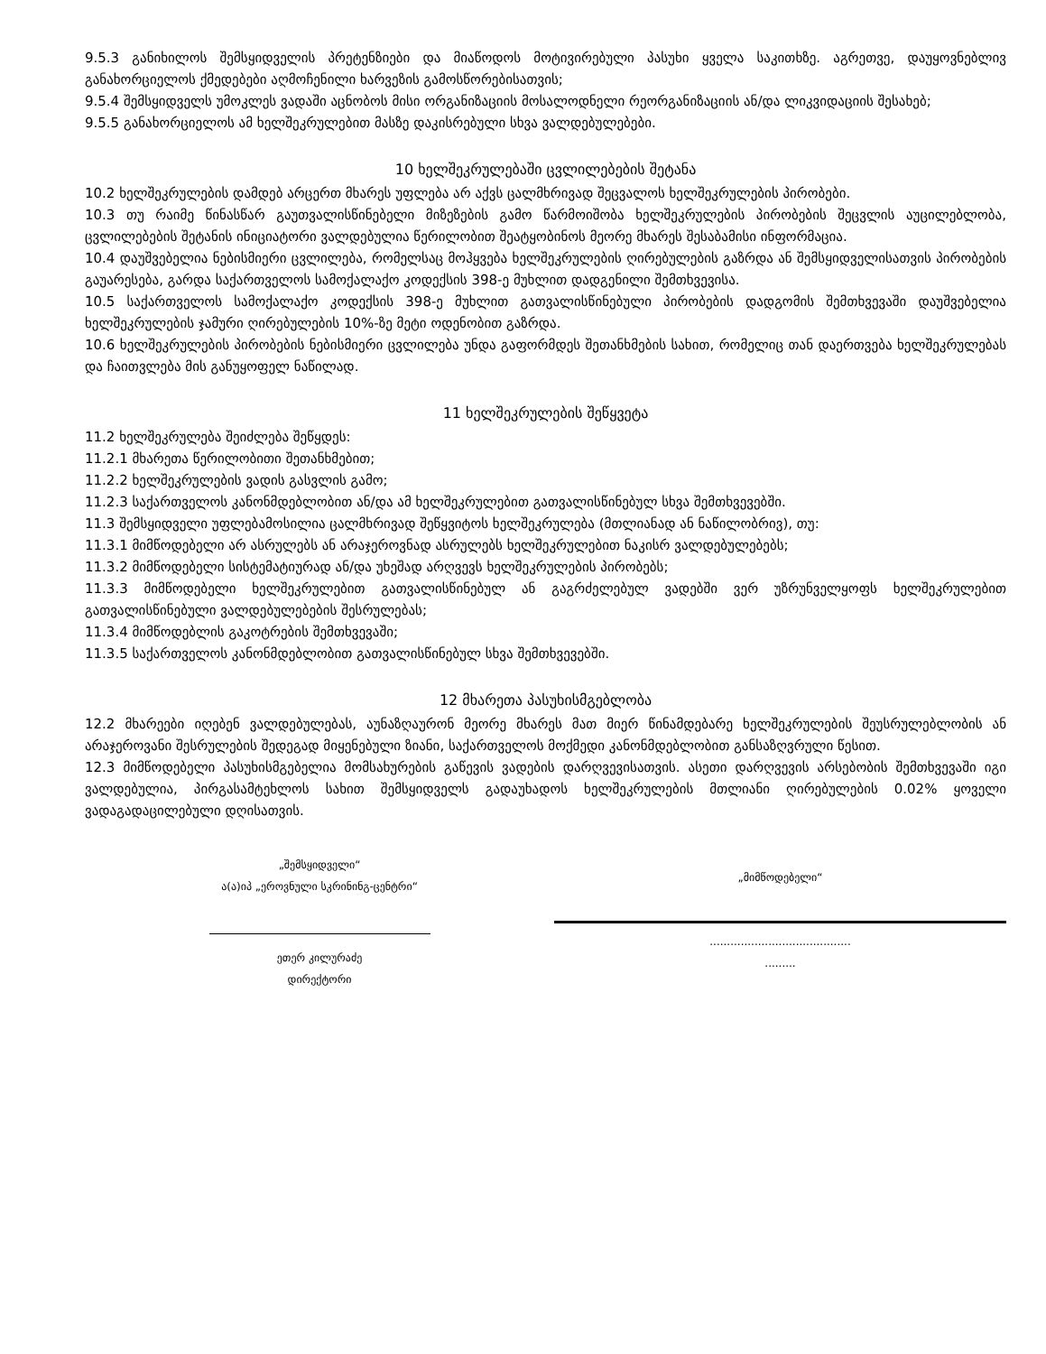9.5.3 განიხილოს შემსყიდველის პრეტენზიები და მიაწოდოს მოტივირებული პასუხი ყველა საკითხზე. აგრეთვე, დაუყოვნებლივ განახორციელოს ქმედებები აღმოჩენილი ხარვეზის გამოსწორებისათვის;
9.5.4 შემსყიდველს უმოკლეს ვადაში აცნობოს მისი ორგანიზაციის მოსალოდნელი რეორგანიზაციის ან/და ლიკვიდაციის შესახებ;
9.5.5 განახორციელოს ამ ხელშეკრულებით მასზე დაკისრებული სხვა ვალდებულებები.
10 ხელშეკრულებაში ცვლილებების შეტანა
10.2 ხელშეკრულების დამდებ არცერთ მხარეს უფლება არ აქვს ცალმხრივად შეცვალოს ხელშეკრულების პირობები.
10.3 თუ რაიმე წინასწარ გაუთვალისწინებელი მიზეზების გამო წარმოიშობა ხელშეკრულების პირობების შეცვლის აუცილებლობა, ცვლილებების შეტანის ინიციატორი ვალდებულია წერილობით შეატყობინოს მეორე მხარეს შესაბამისი ინფორმაცია.
10.4 დაუშვებელია ნებისმიერი ცვლილება, რომელსაც მოჰყვება ხელშეკრულების ღირებულების გაზრდა ან შემსყიდველისათვის პირობების გაუარესება, გარდა საქართველოს სამოქალაქო კოდექსის 398-ე მუხლით დადგენილი შემთხვევისა.
10.5 საქართველოს სამოქალაქო კოდექსის 398-ე მუხლით გათვალისწინებული პირობების დადგომის შემთხვევაში დაუშვებელია ხელშეკრულების ჯამური ღირებულების 10%-ზე მეტი ოდენობით გაზრდა.
10.6 ხელშეკრულების პირობების ნებისმიერი ცვლილება უნდა გაფორმდეს შეთანხმების სახით, რომელიც თან დაერთვება ხელშეკრულებას და ჩაითვლება მის განუყოფელ ნაწილად.
11 ხელშეკრულების შეწყვეტა
11.2 ხელშეკრულება შეიძლება შეწყდეს:
11.2.1 მხარეთა წერილობითი შეთანხმებით;
11.2.2 ხელშეკრულების ვადის გასვლის გამო;
11.2.3 საქართველოს კანონმდებლობით ან/და ამ ხელშეკრულებით გათვალისწინებულ სხვა შემთხვევებში.
11.3 შემსყიდველი უფლებამოსილია ცალმხრივად შეწყვიტოს ხელშეკრულება (მთლიანად ან ნაწილობრივ), თუ:
11.3.1 მიმწოდებელი არ ასრულებს ან არაჯეროვნად ასრულებს ხელშეკრულებით ნაკისრ ვალდებულებებს;
11.3.2 მიმწოდებელი სისტემატიურად ან/და უხეშად არღვევს ხელშეკრულების პირობებს;
11.3.3 მიმწოდებელი ხელშეკრულებით გათვალისწინებულ ან გაგრძელებულ ვადებში ვერ უზრუნველყოფს ხელშეკრულებით გათვალისწინებული ვალდებულებების შესრულებას;
11.3.4 მიმწოდებლის გაკოტრების შემთხვევაში;
11.3.5 საქართველოს კანონმდებლობით გათვალისწინებულ სხვა შემთხვევებში.
12 მხარეთა პასუხისმგებლობა
12.2 მხარეები იღებენ ვალდებულებას, აუნაზღაურონ მეორე მხარეს მათ მიერ წინამდებარე ხელშეკრულების შეუსრულებლობის ან არაჯეროვანი შესრულების შედეგად მიყენებული ზიანი, საქართველოს მოქმედი კანონმდებლობით განსაზღვრული წესით.
12.3 მიმწოდებელი პასუხისმგებელია მომსახურების გაწევის ვადების დარღვევისათვის. ასეთი დარღვევის არსებობის შემთხვევაში იგი ვალდებულია, პირგასამტეხლოს სახით შემსყიდველს გადაუხადოს ხელშეკრულების მთლიანი ღირებულების 0.02% ყოველი ვადაგადაცილებული დღისათვის.
„შემსყიდველი“
ა(ა)იპ „ეროვნული სკრინინგ-ცენტრი“
ეთერ კილურაძე
დირექტორი
„მიმწოდებელი“
.........................................
.........